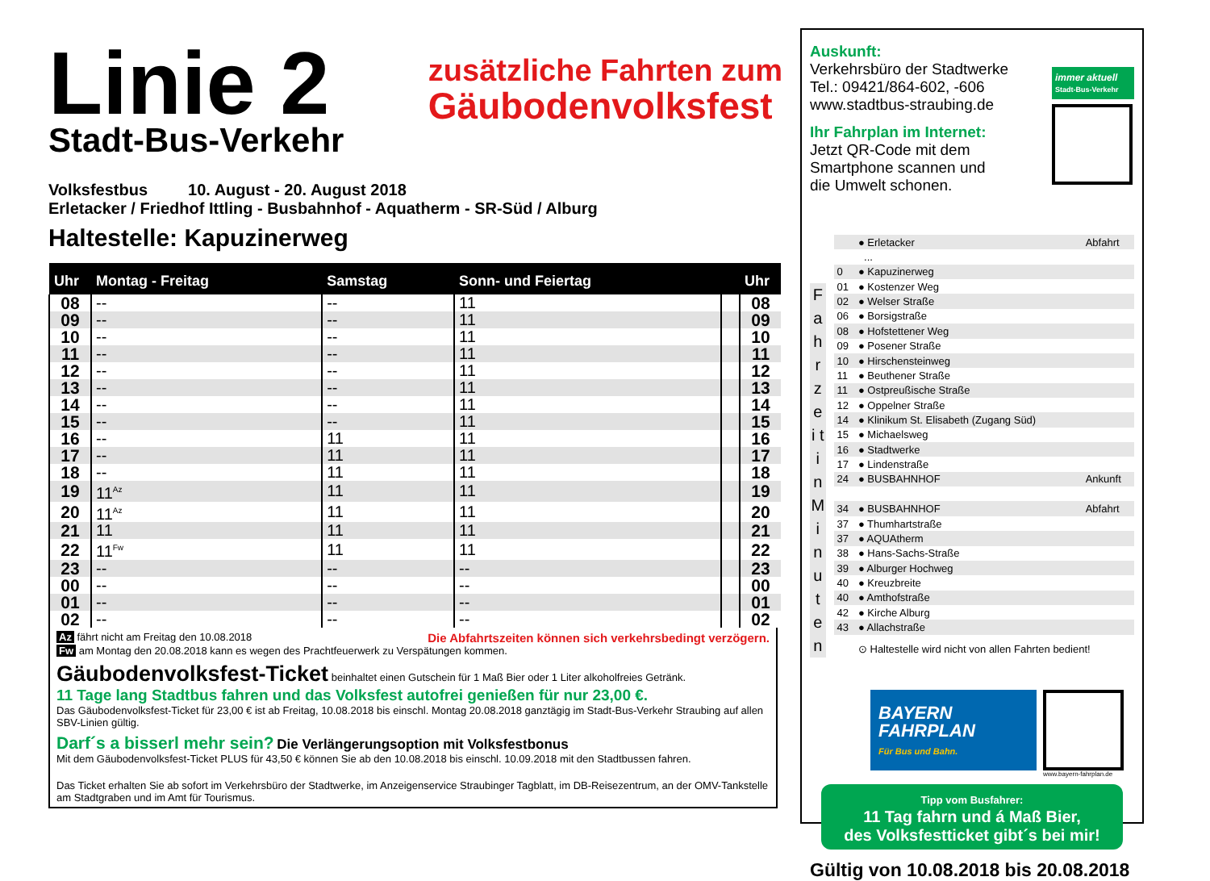Linie 2
Stadt-Bus-Verkehr
zusätzliche Fahrten zum
Gäubodenvolksfest
Volksfestbus 10. August - 20. August 2018
Erletacker / Friedhof Ittling - Busbahnhof - Aquatherm - SR-Süd / Alburg
Haltestelle: Kapuzinerweg
| Uhr | Montag - Freitag | Samstag | Sonn- und Feiertag | | Uhr |
| --- | --- | --- | --- | --- | --- |
| 08 | -- | -- | 11 | | 08 |
| 09 | -- | -- | 11 | | 09 |
| 10 | -- | -- | 11 | | 10 |
| 11 | -- | -- | 11 | | 11 |
| 12 | -- | -- | 11 | | 12 |
| 13 | -- | -- | 11 | | 13 |
| 14 | -- | -- | 11 | | 14 |
| 15 | -- | -- | 11 | | 15 |
| 16 | -- | 11 | 11 | | 16 |
| 17 | -- | 11 | 11 | | 17 |
| 18 | -- | 11 | 11 | | 18 |
| 19 | 11<sup>Az</sup> | 11 | 11 | | 19 |
| 20 | 11<sup>Az</sup> | 11 | 11 | | 20 |
| 21 | 11 | 11 | 11 | | 21 |
| 22 | 11<sup>Fw</sup> | 11 | 11 | | 22 |
| 23 | -- | -- | -- | | 23 |
| 00 | -- | -- | -- | | 00 |
| 01 | -- | -- | -- | | 01 |
| 02 | -- | -- | -- | | 02 |
Az fährt nicht am Freitag den 10.08.2018 Die Abfahrtszeiten können sich verkehrsbedingt verzögern.
Fw am Montag den 20.08.2018 kann es wegen des Prachtfeuerwerk zu Verspätungen kommen.
Gäubodenvolksfest-Ticket beinhaltet einen Gutschein für 1 Maß Bier oder 1 Liter alkoholfreies Getränk.
11 Tage lang Stadtbus fahren und das Volksfest autofrei genießen für nur 23,00 €.
Das Gäubodenvolksfest-Ticket für 23,00 € ist ab Freitag, 10.08.2018 bis einschl. Montag 20.08.2018 ganztägig im Stadt-Bus-Verkehr Straubing auf allen SBV-Linien gültig.
Darf´s a bisserl mehr sein? Die Verlängerungsoption mit Volksfestbonus
Mit dem Gäubodenvolksfest-Ticket PLUS für 43,50 € können Sie ab den 10.08.2018 bis einschl. 10.09.2018 mit den Stadtbussen fahren.
Das Ticket erhalten Sie ab sofort im Verkehrsbüro der Stadtwerke, im Anzeigenservice Straubinger Tagblatt, im DB-Reisezentrum, an der OMV-Tankstelle am Stadtgraben und im Amt für Tourismus.
Auskunft:
Verkehrsbüro der Stadtwerke
Tel.: 09421/864-602, -606
www.stadtbus-straubing.de
Ihr Fahrplan im Internet:
Jetzt QR-Code mit dem
Smartphone scannen und
die Umwelt schonen.
immer aktuell
Stadt-Bus-Verkehr
F a h r z e i t i n M i n u t e n
| | ● Erletacker | Abfahrt |
| | ... | |
| 0 | ● Kapuzinerweg | |
| 01 | ● Kostenzer Weg | |
| 02 | ● Welser Straße | |
| 06 | ● Borsigstraße | |
| 08 | ● Hofstettener Weg | |
| 09 | ● Posener Straße | |
| 10 | ● Hirschensteinweg | |
| 11 | ● Beuthener Straße | |
| 11 | ● Ostpreußische Straße | |
| 12 | ● Oppelner Straße | |
| 14 | ● Klinikum St. Elisabeth (Zugang Süd) | |
| 15 | ● Michaelsweg | |
| 16 | ● Stadtwerke | |
| 17 | ● Lindenstraße | |
| 24 | ● BUSBAHNHOF | Ankunft |
| 34 | ● BUSBAHNHOF | Abfahrt |
| 37 | ● Thumhartstraße | |
| 37 | ● AQUAtherm | |
| 38 | ● Hans-Sachs-Straße | |
| 39 | ● Alburger Hochweg | |
| 40 | ● Kreuzbreite | |
| 40 | ● Amthofstraße | |
| 42 | ● Kirche Alburg | |
| 43 | ● Allachstraße | |
| | ⊙ Haltestelle wird nicht von allen Fahrten bedient! | |
BAYERN
FAHRPLAN
Für Bus und Bahn.
www.bayern-fahrplan.de
Tipp vom Busfahrer:
11 Tag fahrn und á Maß Bier,
des Volksfestticket gibt´s bei mir!
Gültig von 10.08.2018 bis 20.08.2018